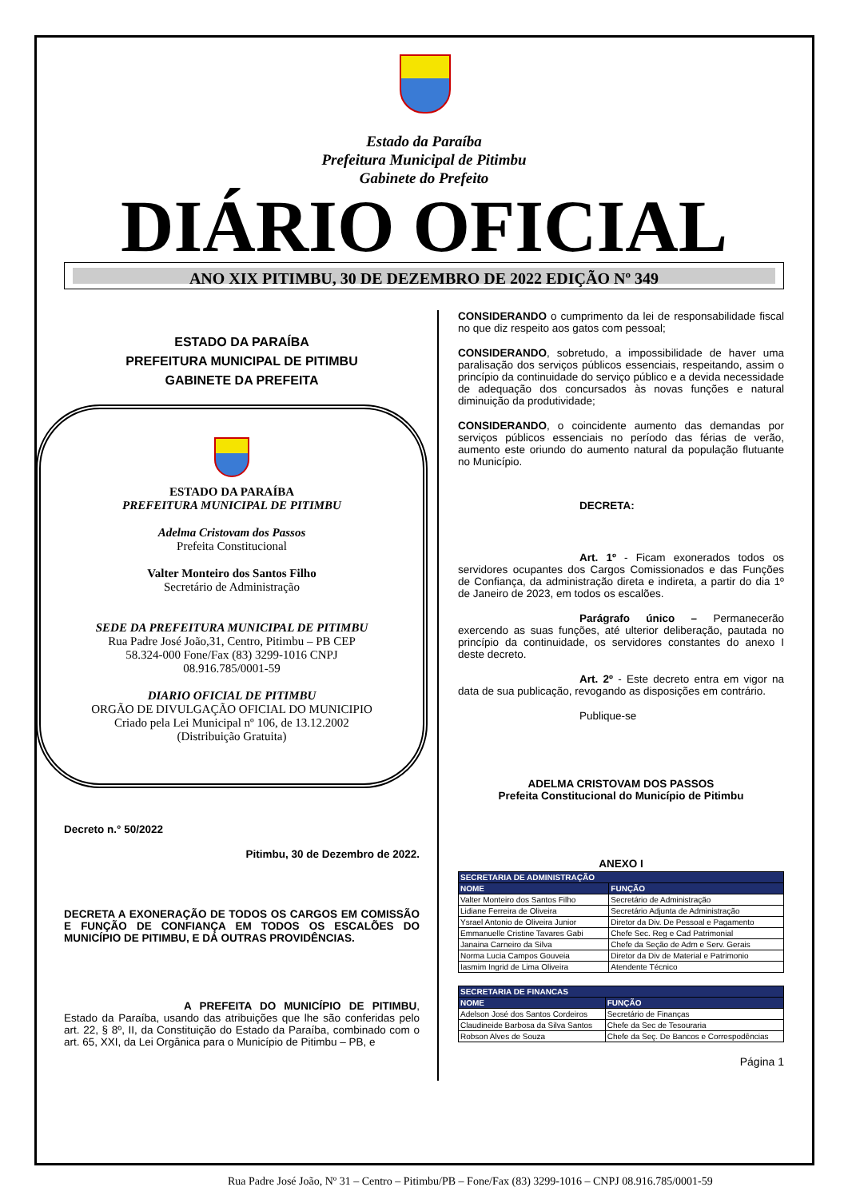Estado da Paraíba
Prefeitura Municipal de Pitimbu
Gabinete do Prefeito
DIÁRIO OFICIAL
ANO XIX PITIMBU, 30 DE DEZEMBRO DE 2022 EDIÇÃO Nº 349
ESTADO DA PARAÍBA
PREFEITURA MUNICIPAL DE PITIMBU
GABINETE DA PREFEITA
ESTADO DA PARAÍBA
PREFEITURA MUNICIPAL DE PITIMBU
Adelma Cristovam dos Passos
Prefeita Constitucional
Valter Monteiro dos Santos Filho
Secretário de Administração
SEDE DA PREFEITURA MUNICIPAL DE PITIMBU
Rua Padre José João,31, Centro, Pitimbu – PB CEP
58.324-000 Fone/Fax (83) 3299-1016 CNPJ
08.916.785/0001-59
DIARIO OFICIAL DE PITIMBU
ORGÃO DE DIVULGAÇÃO OFICIAL DO MUNICIPIO
Criado pela Lei Municipal nº 106, de 13.12.2002
(Distribuição Gratuita)
Decreto n.° 50/2022
Pitimbu, 30 de Dezembro de 2022.
DECRETA A EXONERAÇÃO DE TODOS OS CARGOS EM COMISSÃO E FUNÇÃO DE CONFIANÇA EM TODOS OS ESCALÕES DO MUNICÍPIO DE PITIMBU, E DÁ OUTRAS PROVIDÊNCIAS.
A PREFEITA DO MUNICÍPIO DE PITIMBU, Estado da Paraíba, usando das atribuições que lhe são conferidas pelo art. 22, § 8º, II, da Constituição do Estado da Paraíba, combinado com o art. 65, XXI, da Lei Orgânica para o Município de Pitimbu – PB, e
CONSIDERANDO o cumprimento da lei de responsabilidade fiscal no que diz respeito aos gatos com pessoal;
CONSIDERANDO, sobretudo, a impossibilidade de haver uma paralisação dos serviços públicos essenciais, respeitando, assim o princípio da continuidade do serviço público e a devida necessidade de adequação dos concursados às novas funções e natural diminuição da produtividade;
CONSIDERANDO, o coincidente aumento das demandas por serviços públicos essenciais no período das férias de verão, aumento este oriundo do aumento natural da população flutuante no Município.
DECRETA:
Art. 1º - Ficam exonerados todos os servidores ocupantes dos Cargos Comissionados e das Funções de Confiança, da administração direta e indireta, a partir do dia 1º de Janeiro de 2023, em todos os escalões.
Parágrafo único – Permanecerão exercendo as suas funções, até ulterior deliberação, pautada no princípio da continuidade, os servidores constantes do anexo I deste decreto.
Art. 2º - Este decreto entra em vigor na data de sua publicação, revogando as disposições em contrário.
Publique-se
ADELMA CRISTOVAM DOS PASSOS
Prefeita Constitucional do Município de Pitimbu
ANEXO I
| SECRETARIA DE ADMINISTRAÇÃO | |
| --- | --- |
| NOME | FUNÇÃO |
| Valter Monteiro dos Santos Filho | Secretário de Administração |
| Lidiane Ferreira de Oliveira | Secretário Adjunta de Administração |
| Ysrael Antonio de Oliveira Junior | Diretor da Div. De Pessoal e Pagamento |
| Emmanuelle Cristine Tavares Gabi | Chefe Sec. Reg e Cad Patrimonial |
| Janaina Carneiro da Silva | Chefe da Seção de Adm e Serv. Gerais |
| Norma Lucia Campos Gouveia | Diretor da Div de Material e Patrimonio |
| Iasmim Ingrid de Lima Oliveira | Atendente Técnico |
| SECRETARIA DE FINANCAS | |
| --- | --- |
| NOME | FUNÇÃO |
| Adelson José dos Santos Cordeiros | Secretário de Finanças |
| Claudineide Barbosa da Silva Santos | Chefe da Sec de Tesouraria |
| Robson Alves de Souza | Chefe da Seç. De Bancos e Correspodências |
Página 1
Rua Padre José João, Nº 31 – Centro – Pitimbu/PB – Fone/Fax (83) 3299-1016 – CNPJ 08.916.785/0001-59